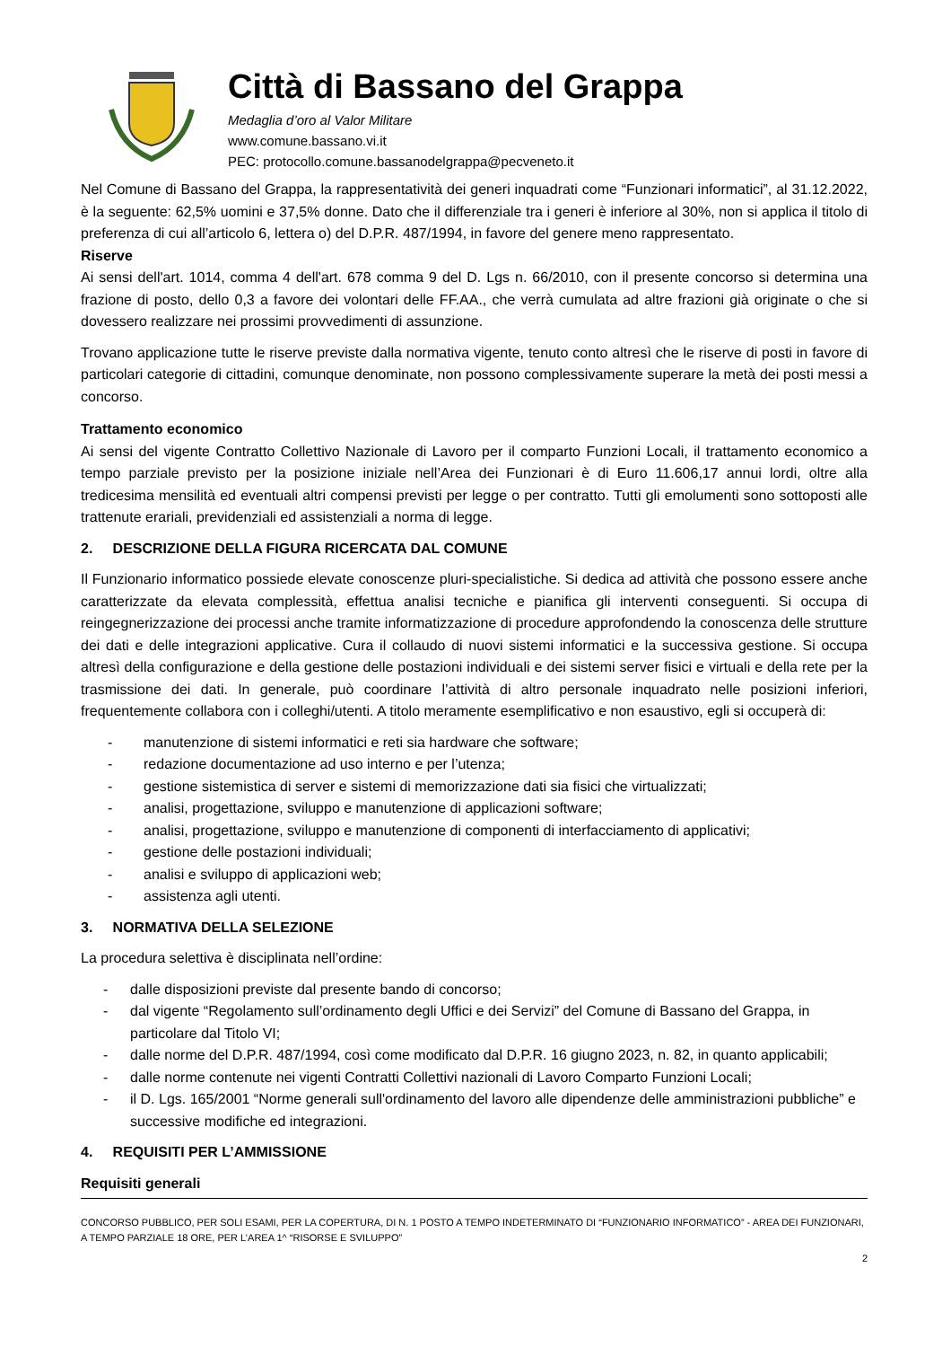Città di Bassano del Grappa
Medaglia d’oro al Valor Militare
www.comune.bassano.vi.it
PEC: protocollo.comune.bassanodelgrappa@pecveneto.it
Nel Comune di Bassano del Grappa, la rappresentatività dei generi inquadrati come “Funzionari informatici”, al 31.12.2022, è la seguente: 62,5% uomini e 37,5% donne. Dato che il differenziale tra i generi è inferiore al 30%, non si applica il titolo di preferenza di cui all’articolo 6, lettera o) del D.P.R. 487/1994, in favore del genere meno rappresentato.
Riserve
Ai sensi dell'art. 1014, comma 4 dell'art. 678 comma 9 del D. Lgs n. 66/2010, con il presente concorso si determina una frazione di posto, dello 0,3 a favore dei volontari delle FF.AA., che verrà cumulata ad altre frazioni già originate o che si dovessero realizzare nei prossimi provvedimenti di assunzione.
Trovano applicazione tutte le riserve previste dalla normativa vigente, tenuto conto altresì che le riserve di posti in favore di particolari categorie di cittadini, comunque denominate, non possono complessivamente superare la metà dei posti messi a concorso.
Trattamento economico
Ai sensi del vigente Contratto Collettivo Nazionale di Lavoro per il comparto Funzioni Locali, il trattamento economico a tempo parziale previsto per la posizione iniziale nell’Area dei Funzionari è di Euro 11.606,17 annui lordi, oltre alla tredicesima mensilità ed eventuali altri compensi previsti per legge o per contratto. Tutti gli emolumenti sono sottoposti alle trattenute erariali, previdenziali ed assistenziali a norma di legge.
2. DESCRIZIONE DELLA FIGURA RICERCATA DAL COMUNE
Il Funzionario informatico possiede elevate conoscenze pluri-specialistiche. Si dedica ad attività che possono essere anche caratterizzate da elevata complessità, effettua analisi tecniche e pianifica gli interventi conseguenti. Si occupa di reingegnerizzazione dei processi anche tramite informatizzazione di procedure approfondendo la conoscenza delle strutture dei dati e delle integrazioni applicative. Cura il collaudo di nuovi sistemi informatici e la successiva gestione. Si occupa altresì della configurazione e della gestione delle postazioni individuali e dei sistemi server fisici e virtuali e della rete per la trasmissione dei dati. In generale, può coordinare l’attività di altro personale inquadrato nelle posizioni inferiori, frequentemente collabora con i colleghi/utenti. A titolo meramente esemplificativo e non esaustivo, egli si occuperà di:
- manutenzione di sistemi informatici e reti sia hardware che software;
- redazione documentazione ad uso interno e per l’utenza;
- gestione sistemistica di server e sistemi di memorizzazione dati sia fisici che virtualizzati;
- analisi, progettazione, sviluppo e manutenzione di applicazioni software;
- analisi, progettazione, sviluppo e manutenzione di componenti di interfacciamento di applicativi;
- gestione delle postazioni individuali;
- analisi e sviluppo di applicazioni web;
- assistenza agli utenti.
3. NORMATIVA DELLA SELEZIONE
La procedura selettiva è disciplinata nell’ordine:
- dalle disposizioni previste dal presente bando di concorso;
- dal vigente “Regolamento sull’ordinamento degli Uffici e dei Servizi” del Comune di Bassano del Grappa, in particolare dal Titolo VI;
- dalle norme del D.P.R. 487/1994, così come modificato dal D.P.R. 16 giugno 2023, n. 82, in quanto applicabili;
- dalle norme contenute nei vigenti Contratti Collettivi nazionali di Lavoro Comparto Funzioni Locali;
- il D. Lgs. 165/2001 “Norme generali sull'ordinamento del lavoro alle dipendenze delle amministrazioni pubbliche” e successive modifiche ed integrazioni.
4. REQUISITI PER L’AMMISSIONE
Requisiti generali
CONCORSO PUBBLICO, PER SOLI ESAMI, PER LA COPERTURA, DI N. 1 POSTO A TEMPO INDETERMINATO DI “FUNZIONARIO INFORMATICO” - AREA DEI FUNZIONARI, A TEMPO PARZIALE 18 ORE, PER L’AREA 1^ “RISORSE E SVILUPPO”
2